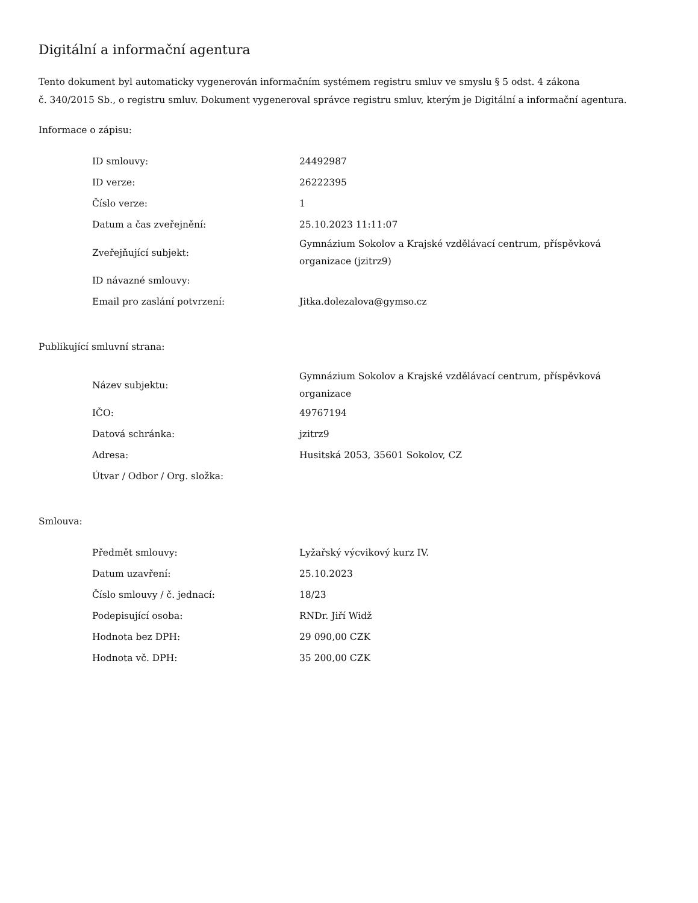Digitální a informační agentura
Tento dokument byl automaticky vygenerován informačním systémem registru smluv ve smyslu § 5 odst. 4 zákona
č. 340/2015 Sb., o registru smluv. Dokument vygeneroval správce registru smluv, kterým je Digitální a informační agentura.
Informace o zápisu:
| ID smlouvy: | 24492987 |
| ID verze: | 26222395 |
| Číslo verze: | 1 |
| Datum a čas zveřejnění: | 25.10.2023 11:11:07 |
| Zveřejňující subjekt: | Gymnázium Sokolov a Krajské vzdělávací centrum, příspěvková organizace (jzitrz9) |
| ID návazné smlouvy: | |
| Email pro zaslání potvrzení: | Jitka.dolezalova@gymso.cz |
Publikující smluvní strana:
| Název subjektu: | Gymnázium Sokolov a Krajské vzdělávací centrum, příspěvková organizace |
| IČO: | 49767194 |
| Datová schránka: | jzitrz9 |
| Adresa: | Husitská 2053, 35601 Sokolov, CZ |
| Útvar / Odbor / Org. složka: | |
Smlouva:
| Předmět smlouvy: | Lyžařský výcvikový kurz IV. |
| Datum uzavření: | 25.10.2023 |
| Číslo smlouvy / č. jednací: | 18/23 |
| Podepisující osoba: | RNDr. Jiří Widž |
| Hodnota bez DPH: | 29 090,00 CZK |
| Hodnota vč. DPH: | 35 200,00 CZK |